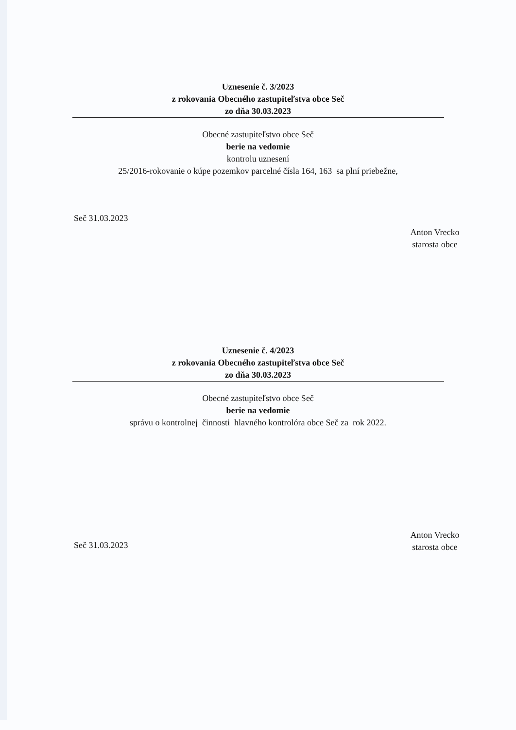Uznesenie č. 3/2023
z rokovania Obecného zastupiteľstva obce Seč
zo dňa 30.03.2023
Obecné zastupiteľstvo obce Seč
berie na vedomie
kontrolu uznesení
25/2016-rokovanie o kúpe pozemkov parcelné čísla 164, 163 sa plní priebežne,
Seč 31.03.2023
Anton Vrecko
starosta obce
Uznesenie č. 4/2023
z rokovania Obecného zastupiteľstva obce Seč
zo dňa 30.03.2023
Obecné zastupiteľstvo obce Seč
berie na vedomie
správu o kontrolnej činnosti hlavného kontrolóra obce Seč za rok 2022.
Seč 31.03.2023
Anton Vrecko
starosta obce